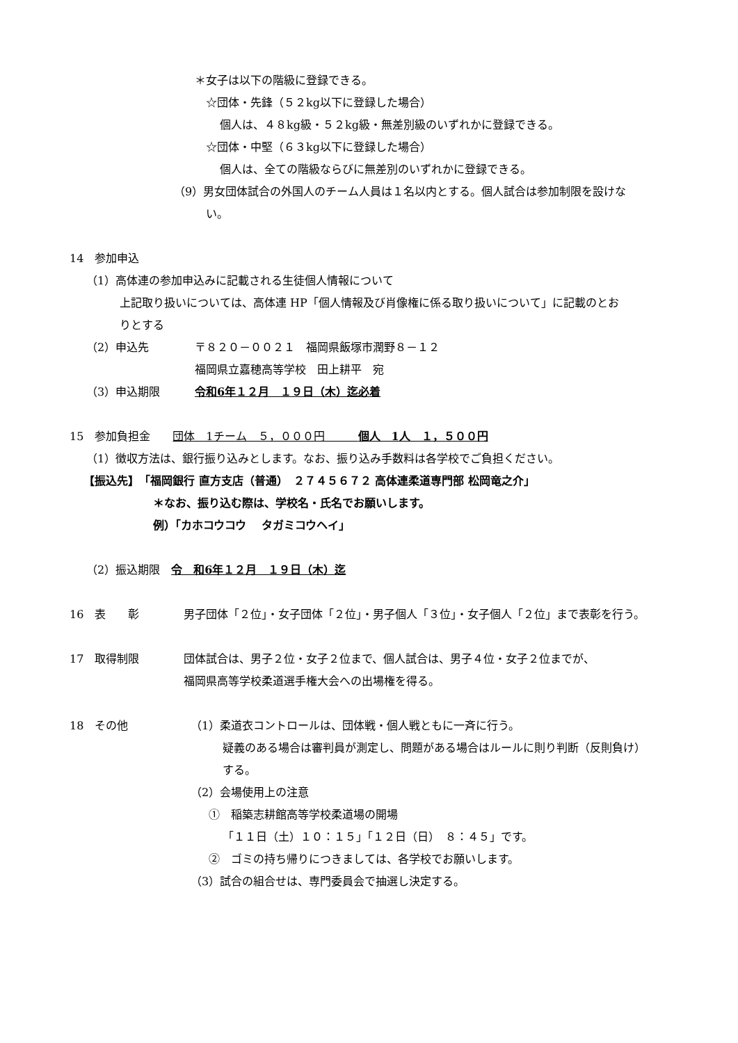＊女子は以下の階級に登録できる。
☆団体・先鋒（５２kg以下に登録した場合）
個人は、４８kg級・５２kg級・無差別級のいずれかに登録できる。
☆団体・中堅（６３kg以下に登録した場合）
個人は、全ての階級ならびに無差別のいずれかに登録できる。
（9）男女団体試合の外国人のチーム人員は１名以内とする。個人試合は参加制限を設けな
い。
14　参加申込
（1）高体連の参加申込みに記載される生徒個人情報について
上記取り扱いについては、高体連 HP「個人情報及び肖像権に係る取り扱いについて」に記載のとお
りとする
（2）申込先 〒８２０－００２１　福岡県飯塚市潤野８－１２
福岡県立嘉穂高等学校　田上耕平　宛
（3）申込期限 令和6年１２月　１９日（木）迄必着
15　参加負担金　　団体　1チーム　５，０００円　　　個人　1人　１，５００円
（1）徴収方法は、銀行振り込みとします。なお、振り込み手数料は各学校でご負担ください。
【振込先】　「福岡銀行 直方支店（普通）　２７４５６７２ 高体連柔道専門部 松岡竜之介」
＊なお、振り込む際は、学校名・氏名でお願いします。
例）「カホコウコウ　 タガミコウヘイ」
（2）振込期限　令　和6年１２月　１９日（木）迄
16　表　　彰 男子団体「２位」・女子団体「２位」・男子個人「３位」・女子個人「２位」まで表彰を行う。
17　取得制限 団体試合は、男子２位・女子２位まで、個人試合は、男子４位・女子２位までが、
福岡県高等学校柔道選手権大会への出場権を得る。
18　その他 （1）柔道衣コントロールは、団体戦・個人戦ともに一斉に行う。
疑義のある場合は審判員が測定し、問題がある場合はルールに則り判断（反則負け）
する。
（2）会場使用上の注意
①　稲築志耕館高等学校柔道場の開場
「１１日（土）１０：１５」「１２日（日）　８：４５」です。
②　ゴミの持ち帰りにつきましては、各学校でお願いします。
（3）試合の組合せは、専門委員会で抽選し決定する。